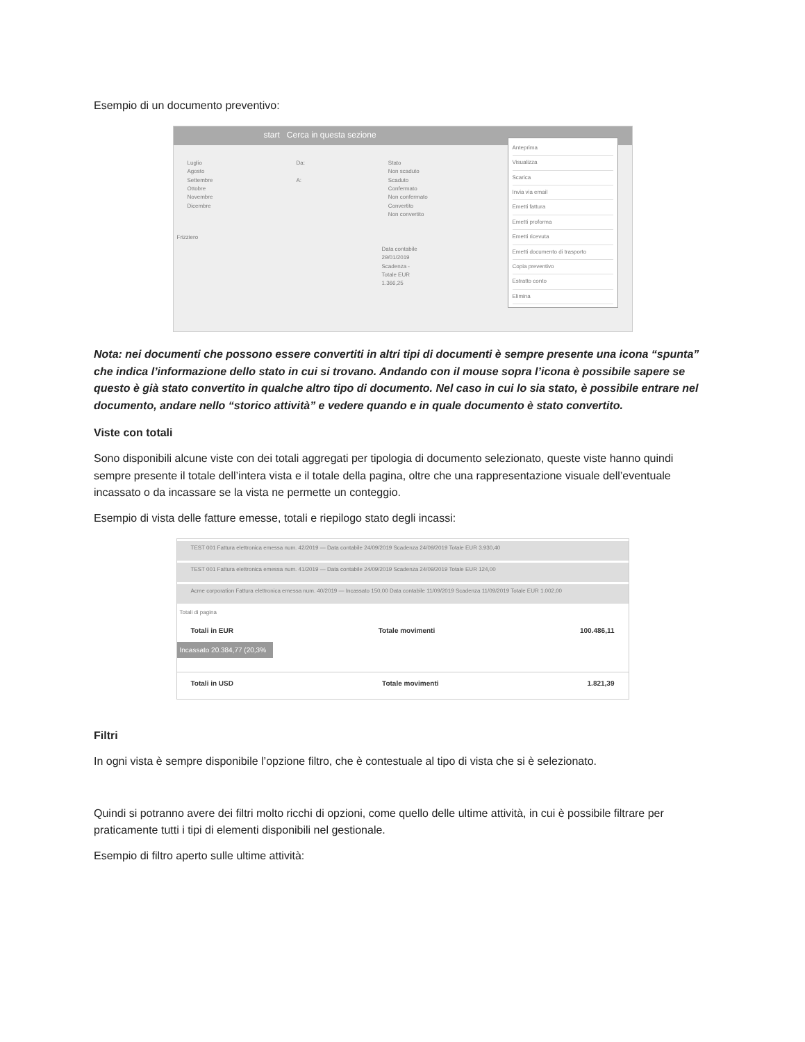Esempio di un documento preventivo:
start Cerca in questa sezione
Luglio
Agosto
Settembre
Ottobre
Novembre
Dicembre
Da:
A:
Stato
Non scaduto
Scaduto
Confermato
Non confermato
Convertito
Non convertito
Frizziero
Data contabile 29/01/2019 Scadenza - Totale EUR 1.366,25
Anteprima
Visualizza
Scarica
Invia via email
Emetti fattura
Emetti proforma
Emetti ricevuta
Emetti documento di trasporto
Copia preventivo
Estratto conto
Elimina
Nota: nei documenti che possono essere convertiti in altri tipi di documenti è sempre presente una icona “spunta” che indica l’informazione dello stato in cui si trovano. Andando con il mouse sopra l’icona è possibile sapere se questo è già stato convertito in qualche altro tipo di documento. Nel caso in cui lo sia stato, è possibile entrare nel documento, andare nello “storico attività” e vedere quando e in quale documento è stato convertito.
Viste con totali
Sono disponibili alcune viste con dei totali aggregati per tipologia di documento selezionato, queste viste hanno quindi sempre presente il totale dell’intera vista e il totale della pagina, oltre che una rappresentazione visuale dell’eventuale incassato o da incassare se la vista ne permette un conteggio.
Esempio di vista delle fatture emesse, totali e riepilogo stato degli incassi:
TEST 001 Fattura elettronica emessa num. 42/2019 — Data contabile 24/09/2019 Scadenza 24/09/2019 Totale EUR 3.930,40
TEST 001 Fattura elettronica emessa num. 41/2019 — Data contabile 24/09/2019 Scadenza 24/09/2019 Totale EUR 124,00
Acme corporation Fattura elettronica emessa num. 40/2019 — Incassato 150,00 Data contabile 11/09/2019 Scadenza 11/09/2019 Totale EUR 1.002,00
Totali di pagina
Totali in EUR Totale movimenti 100.486,11
Incassato 20.384,77 (20,3%
Totali in USD Totale movimenti 1.821,39
Filtri
In ogni vista è sempre disponibile l’opzione filtro, che è contestuale al tipo di vista che si è selezionato.
Quindi si potranno avere dei filtri molto ricchi di opzioni, come quello delle ultime attività, in cui è possibile filtrare per praticamente tutti i tipi di elementi disponibili nel gestionale.
Esempio di filtro aperto sulle ultime attività: